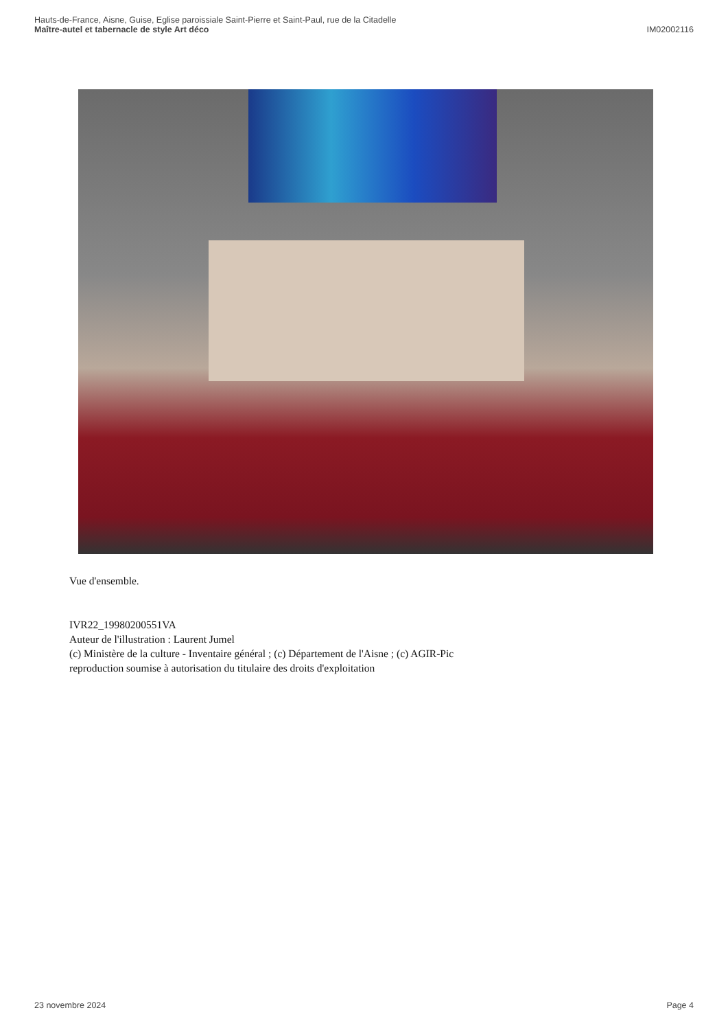Hauts-de-France, Aisne, Guise, Eglise paroissiale Saint-Pierre et Saint-Paul, rue de la Citadelle
Maître-autel et tabernacle de style Art déco IM02002116
Vue d'ensemble.
IVR22_19980200551VA
Auteur de l'illustration : Laurent Jumel
(c) Ministère de la culture - Inventaire général ; (c) Département de l'Aisne ; (c) AGIR-Pic
reproduction soumise à autorisation du titulaire des droits d'exploitation
23 novembre 2024 Page 4